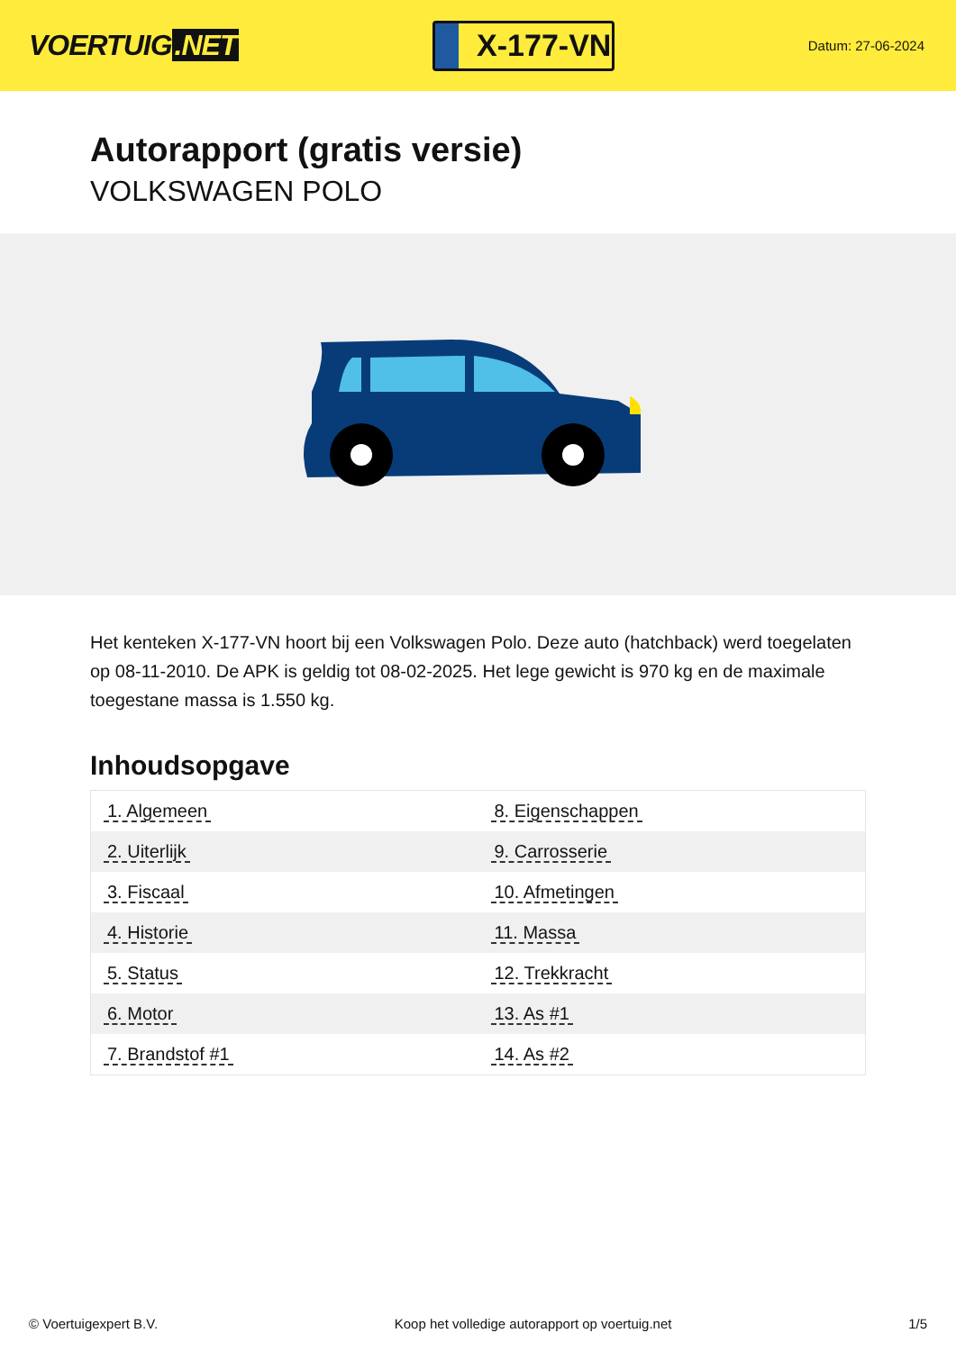VOERTUIG.NET
X-177-VN
Datum: 27-06-2024
Autorapport (gratis versie)
VOLKSWAGEN POLO
Het kenteken X-177-VN hoort bij een Volkswagen Polo. Deze auto (hatchback) werd toegelaten op 08-11-2010. De APK is geldig tot 08-02-2025. Het lege gewicht is 970 kg en de maximale toegestane massa is 1.550 kg.
Inhoudsopgave
| 1. Algemeen | 8. Eigenschappen |
| 2. Uiterlijk | 9. Carrosserie |
| 3. Fiscaal | 10. Afmetingen |
| 4. Historie | 11. Massa |
| 5. Status | 12. Trekkracht |
| 6. Motor | 13. As #1 |
| 7. Brandstof #1 | 14. As #2 |
© Voertuigexpert B.V. Koop het volledige autorapport op voertuig.net 1/5